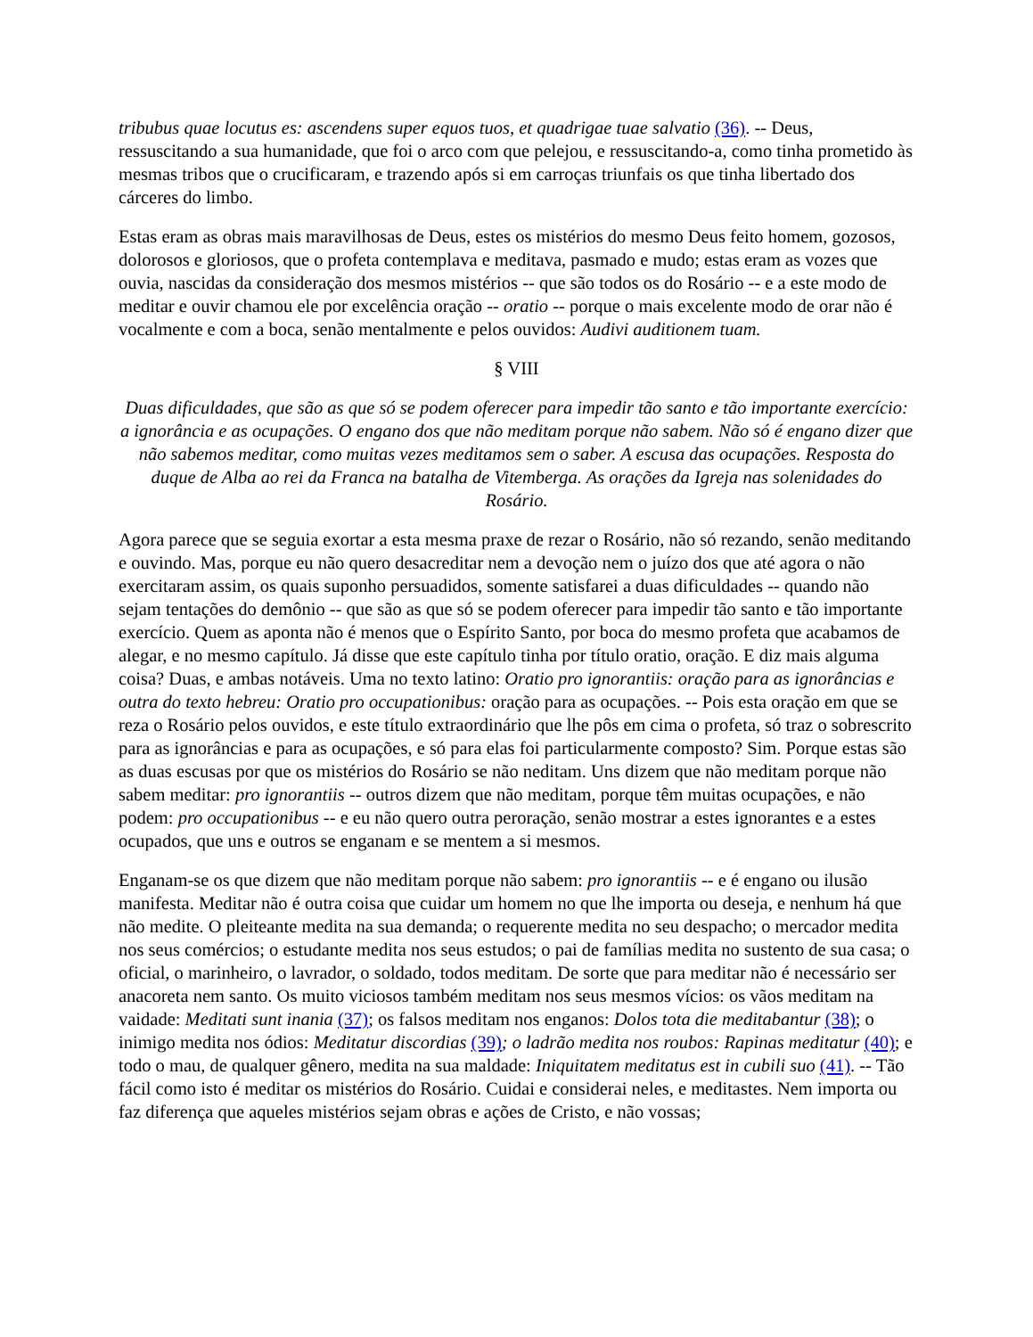tribubus quae locutus es: ascendens super equos tuos, et quadrigae tuae salvatio (36). -- Deus, ressuscitando a sua humanidade, que foi o arco com que pelejou, e ressuscitando-a, como tinha prometido às mesmas tribos que o crucificaram, e trazendo após si em carroças triunfais os que tinha libertado dos cárceres do limbo.
Estas eram as obras mais maravilhosas de Deus, estes os mistérios do mesmo Deus feito homem, gozosos, dolorosos e gloriosos, que o profeta contemplava e meditava, pasmado e mudo; estas eram as vozes que ouvia, nascidas da consideração dos mesmos mistérios -- que são todos os do Rosário -- e a este modo de meditar e ouvir chamou ele por excelência oração -- oratio -- porque o mais excelente modo de orar não é vocalmente e com a boca, senão mentalmente e pelos ouvidos: Audivi auditionem tuam.
§ VIII
Duas dificuldades, que são as que só se podem oferecer para impedir tão santo e tão importante exercício: a ignorância e as ocupações. O engano dos que não meditam porque não sabem. Não só é engano dizer que não sabemos meditar, como muitas vezes meditamos sem o saber. A escusa das ocupações. Resposta do duque de Alba ao rei da Franca na batalha de Vitemberga. As orações da Igreja nas solenidades do Rosário.
Agora parece que se seguia exortar a esta mesma praxe de rezar o Rosário, não só rezando, senão meditando e ouvindo. Mas, porque eu não quero desacreditar nem a devoção nem o juízo dos que até agora o não exercitaram assim, os quais suponho persuadidos, somente satisfarei a duas dificuldades -- quando não sejam tentações do demônio -- que são as que só se podem oferecer para impedir tão santo e tão importante exercício. Quem as aponta não é menos que o Espírito Santo, por boca do mesmo profeta que acabamos de alegar, e no mesmo capítulo. Já disse que este capítulo tinha por título oratio, oração. E diz mais alguma coisa? Duas, e ambas notáveis. Uma no texto latino: Oratio pro ignorantiis: oração para as ignorâncias e outra do texto hebreu: Oratio pro occupationibus: oração para as ocupações. -- Pois esta oração em que se reza o Rosário pelos ouvidos, e este título extraordinário que lhe pôs em cima o profeta, só traz o sobrescrito para as ignorâncias e para as ocupações, e só para elas foi particularmente composto? Sim. Porque estas são as duas escusas por que os mistérios do Rosário se não neditam. Uns dizem que não meditam porque não sabem meditar: pro ignorantiis -- outros dizem que não meditam, porque têm muitas ocupações, e não podem: pro occupationibus -- e eu não quero outra peroração, senão mostrar a estes ignorantes e a estes ocupados, que uns e outros se enganam e se mentem a si mesmos.
Enganam-se os que dizem que não meditam porque não sabem: pro ignorantiis -- e é engano ou ilusão manifesta. Meditar não é outra coisa que cuidar um homem no que lhe importa ou deseja, e nenhum há que não medite. O pleiteante medita na sua demanda; o requerente medita no seu despacho; o mercador medita nos seus comércios; o estudante medita nos seus estudos; o pai de famílias medita no sustento de sua casa; o oficial, o marinheiro, o lavrador, o soldado, todos meditam. De sorte que para meditar não é necessário ser anacoreta nem santo. Os muito viciosos também meditam nos seus mesmos vícios: os vãos meditam na vaidade: Meditati sunt inania (37); os falsos meditam nos enganos: Dolos tota die meditabantur (38); o inimigo medita nos ódios: Meditatur discordias (39); o ladrão medita nos roubos: Rapinas meditatur (40); e todo o mau, de qualquer gênero, medita na sua maldade: Iniquitatem meditatus est in cubili suo (41). -- Tão fácil como isto é meditar os mistérios do Rosário. Cuidai e considerai neles, e meditastes. Nem importa ou faz diferença que aqueles mistérios sejam obras e ações de Cristo, e não vossas;